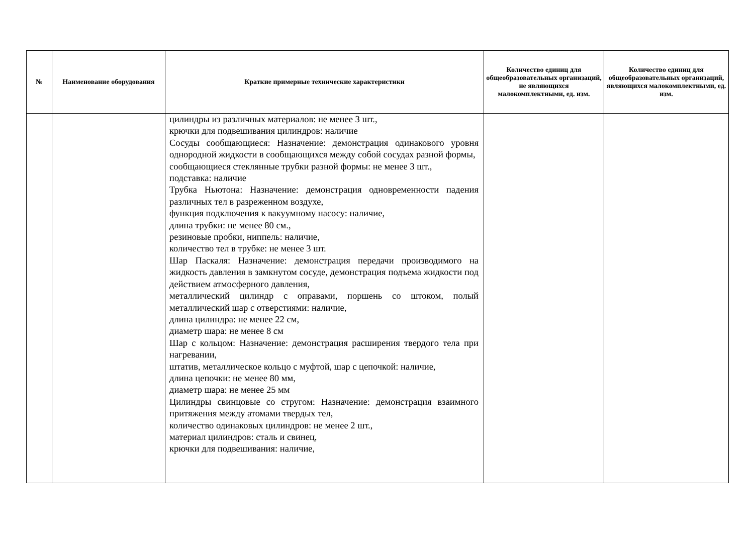| № | Наименование оборудования | Краткие примерные технические характеристики | Количество единиц для общеобразовательных организаций, не являющихся малокомплектными, ед. изм. | Количество единиц для общеобразовательных организаций, являющихся малокомплектными, ед. изм. |
| --- | --- | --- | --- | --- |
| | | цилиндры из различных материалов: не менее 3 шт., крючки для подвешивания цилиндров: наличие Сосуды сообщающиеся: Назначение: демонстрация одинакового уровня однородной жидкости в сообщающихся между собой сосудах разной формы, сообщающиеся стеклянные трубки разной формы: не менее 3 шт., подставка: наличие Трубка Ньютона: Назначение: демонстрация одновременности падения различных тел в разреженном воздухе, функция подключения к вакуумному насосу: наличие, длина трубки: не менее 80 см., резиновые пробки, ниппель: наличие, количество тел в трубке: не менее 3 шт. Шар Паскаля: Назначение: демонстрация передачи производимого на жидкость давления в замкнутом сосуде, демонстрация подъема жидкости под действием атмосферного давления, металлический цилиндр с оправами, поршень со штоком, полый металлический шар с отверстиями: наличие, длина цилиндра: не менее 22 см, диаметр шара: не менее 8 см Шар с кольцом: Назначение: демонстрация расширения твердого тела при нагревании, штатив, металлическое кольцо с муфтой, шар с цепочкой: наличие, длина цепочки: не менее 80 мм, диаметр шара: не менее 25 мм Цилиндры свинцовые со стругом: Назначение: демонстрация взаимного притяжения между атомами твердых тел, количество одинаковых цилиндров: не менее 2 шт., материал цилиндров: сталь и свинец, крючки для подвешивания: наличие, | | |